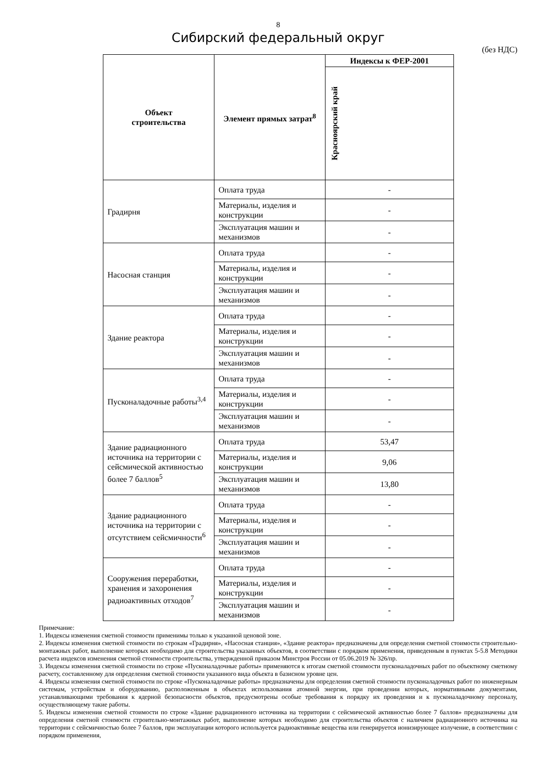8
Сибирский федеральный округ
(без НДС)
| Объект строительства | Элемент прямых затрат<sup>8</sup> | Индексы к ФЕР-2001 |
| --- | --- | --- |
| | | Красноярский край |
| Градирня | Оплата труда | - |
| | Материалы, изделия и конструкции | - |
| | Эксплуатация машин и механизмов | - |
| Насосная станция | Оплата труда | - |
| | Материалы, изделия и конструкции | - |
| | Эксплуатация машин и механизмов | - |
| Здание реактора | Оплата труда | - |
| | Материалы, изделия и конструкции | - |
| | Эксплуатация машин и механизмов | - |
| Пусконаладочные работы<sup>3,4</sup> | Оплата труда | - |
| | Материалы, изделия и конструкции | - |
| | Эксплуатация машин и механизмов | - |
| Здание радиационного источника на территории с сейсмической активностью более 7 баллов<sup>5</sup> | Оплата труда | 53,47 |
| | Материалы, изделия и конструкции | 9,06 |
| | Эксплуатация машин и механизмов | 13,80 |
| Здание радиационного источника на территории с отсутствием сейсмичности<sup>6</sup> | Оплата труда | - |
| | Материалы, изделия и конструкции | - |
| | Эксплуатация машин и механизмов | - |
| Сооружения переработки, хранения и захоронения радиоактивных отходов<sup>7</sup> | Оплата труда | - |
| | Материалы, изделия и конструкции | - |
| | Эксплуатация машин и механизмов | - |
Примечание:
1. Индексы изменения сметной стоимости применимы только к указанной ценовой зоне.
2. Индексы изменения сметной стоимости по строкам «Градирня», «Насосная станция», «Здание реактора» предназначены для определения сметной стоимости строительно-монтажных работ, выполнение которых необходимо для строительства указанных объектов, в соответствии с порядком применения, приведенным в пунктах 5-5.8 Методики расчета индексов изменения сметной стоимости строительства, утвержденной приказом Минстроя России от 05.06.2019 № 326/пр.
3. Индексы изменения сметной стоимости по строке «Пусконаладочные работы» применяются к итогам сметной стоимости пусконаладочных работ по объектному сметному расчету, составленному для определения сметной стоимости указанного вида объекта в базисном уровне цен.
4. Индексы изменения сметной стоимости по строке «Пусконаладочные работы» предназначены для определения сметной стоимости пусконаладочных работ по инженерным системам, устройствам и оборудованию, расположенным в объектах использования атомной энергии, при проведении которых, нормативными документами, устанавливающими требования к ядерной безопасности объектов, предусмотрены особые требования к порядку их проведения и к пусконаладочному персоналу, осуществляющему такие работы.
5. Индексы изменения сметной стоимости по строке «Здание радиационного источника на территории с сейсмической активностью более 7 баллов» предназначены для определения сметной стоимости строительно-монтажных работ, выполнение которых необходимо для строительства объектов с наличием радиационного источника на территории с сейсмичностью более 7 баллов, при эксплуатации которого используется радиоактивные вещества или генерируется ионизирующее излучение, в соответствии с порядком применения,